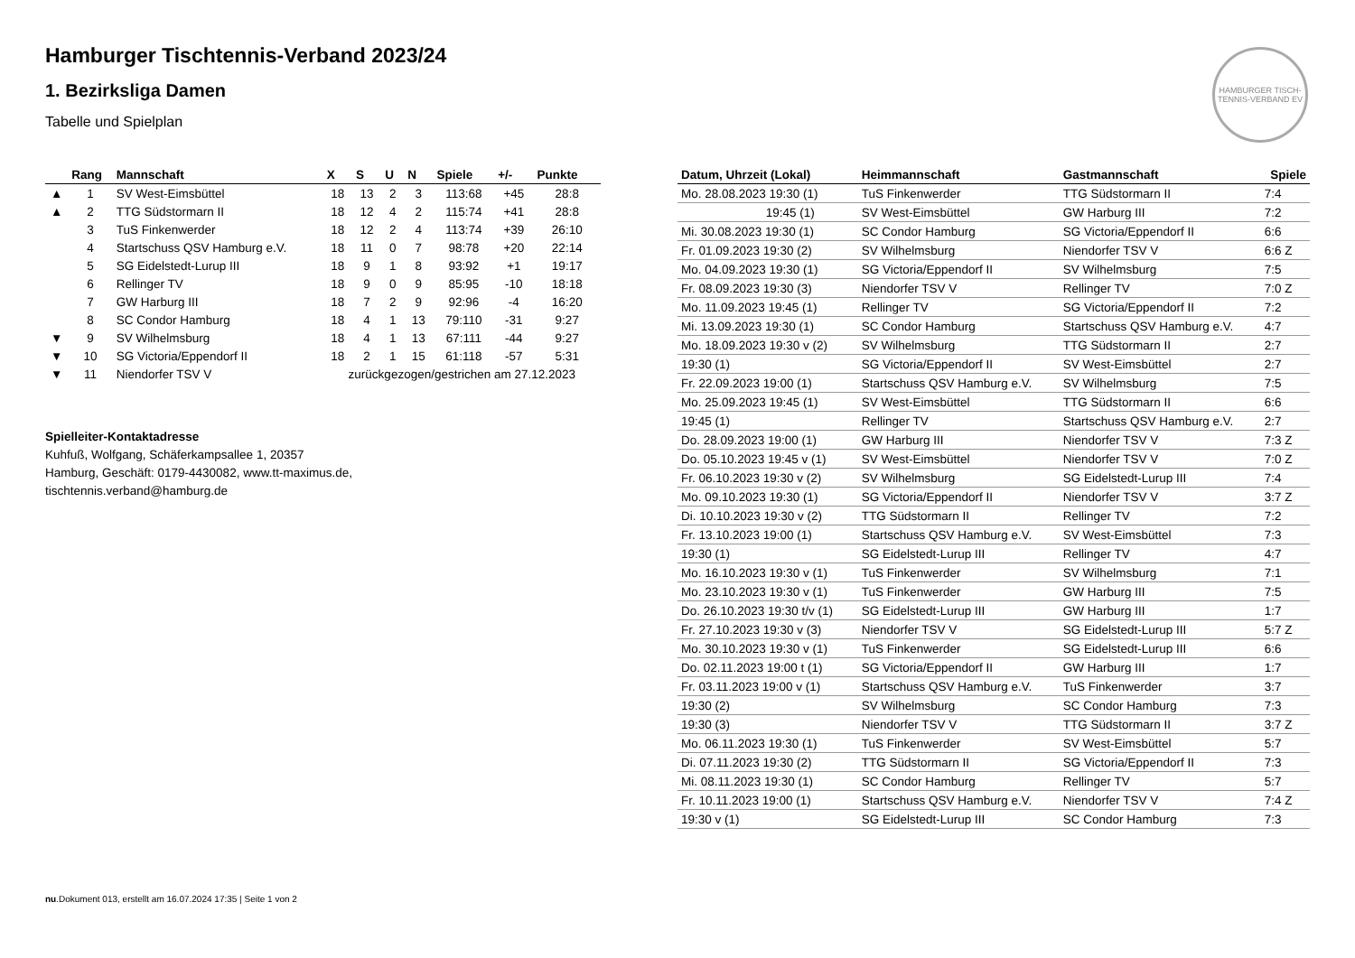HAMBURGER TISCH-TENNIS-VERBAND EV
Hamburger Tischtennis-Verband 2023/24
1. Bezirksliga Damen
Tabelle und Spielplan
| | Rang | Mannschaft | X | S | U | N | Spiele | +/- | Punkte |
| --- | --- | --- | --- | --- | --- | --- | --- | --- | --- |
| ▲ | 1 | SV West-Eimsbüttel | 18 | 13 | 2 | 3 | 113:68 | +45 | 28:8 |
| ▲ | 2 | TTG Südstormarn II | 18 | 12 | 4 | 2 | 115:74 | +41 | 28:8 |
| | 3 | TuS Finkenwerder | 18 | 12 | 2 | 4 | 113:74 | +39 | 26:10 |
| | 4 | Startschuss QSV Hamburg e.V. | 18 | 11 | 0 | 7 | 98:78 | +20 | 22:14 |
| | 5 | SG Eidelstedt-Lurup III | 18 | 9 | 1 | 8 | 93:92 | +1 | 19:17 |
| | 6 | Rellinger TV | 18 | 9 | 0 | 9 | 85:95 | -10 | 18:18 |
| | 7 | GW Harburg III | 18 | 7 | 2 | 9 | 92:96 | -4 | 16:20 |
| | 8 | SC Condor Hamburg | 18 | 4 | 1 | 13 | 79:110 | -31 | 9:27 |
| ▼ | 9 | SV Wilhelmsburg | 18 | 4 | 1 | 13 | 67:111 | -44 | 9:27 |
| ▼ | 10 | SG Victoria/Eppendorf II | 18 | 2 | 1 | 15 | 61:118 | -57 | 5:31 |
| ▼ | 11 | Niendorfer TSV V | zurückgezogen/gestrichen am 27.12.2023 | | | | | | |
Spielleiter-Kontaktadresse
Kuhfuß, Wolfgang, Schäferkampsallee 1, 20357
Hamburg, Geschäft: 0179-4430082, www.tt-maximus.de,
tischtennis.verband@hamburg.de
| Datum, Uhrzeit (Lokal) | Heimmannschaft | Gastmannschaft | Spiele |
| --- | --- | --- | --- |
| Mo. 28.08.2023 19:30 (1) | TuS Finkenwerder | TTG Südstormarn II | 7:4 |
| 19:45 (1) | SV West-Eimsbüttel | GW Harburg III | 7:2 |
| Mi. 30.08.2023 19:30 (1) | SC Condor Hamburg | SG Victoria/Eppendorf II | 6:6 |
| Fr. 01.09.2023 19:30 (2) | SV Wilhelmsburg | Niendorfer TSV V | 6:6 Z |
| Mo. 04.09.2023 19:30 (1) | SG Victoria/Eppendorf II | SV Wilhelmsburg | 7:5 |
| Fr. 08.09.2023 19:30 (3) | Niendorfer TSV V | Rellinger TV | 7:0 Z |
| Mo. 11.09.2023 19:45 (1) | Rellinger TV | SG Victoria/Eppendorf II | 7:2 |
| Mi. 13.09.2023 19:30 (1) | SC Condor Hamburg | Startschuss QSV Hamburg e.V. | 4:7 |
| Mo. 18.09.2023 19:30 v (2) | SV Wilhelmsburg | TTG Südstormarn II | 2:7 |
| 19:30 (1) | SG Victoria/Eppendorf II | SV West-Eimsbüttel | 2:7 |
| Fr. 22.09.2023 19:00 (1) | Startschuss QSV Hamburg e.V. | SV Wilhelmsburg | 7:5 |
| Mo. 25.09.2023 19:45 (1) | SV West-Eimsbüttel | TTG Südstormarn II | 6:6 |
| 19:45 (1) | Rellinger TV | Startschuss QSV Hamburg e.V. | 2:7 |
| Do. 28.09.2023 19:00 (1) | GW Harburg III | Niendorfer TSV V | 7:3 Z |
| Do. 05.10.2023 19:45 v (1) | SV West-Eimsbüttel | Niendorfer TSV V | 7:0 Z |
| Fr. 06.10.2023 19:30 v (2) | SV Wilhelmsburg | SG Eidelstedt-Lurup III | 7:4 |
| Mo. 09.10.2023 19:30 (1) | SG Victoria/Eppendorf II | Niendorfer TSV V | 3:7 Z |
| Di. 10.10.2023 19:30 v (2) | TTG Südstormarn II | Rellinger TV | 7:2 |
| Fr. 13.10.2023 19:00 (1) | Startschuss QSV Hamburg e.V. | SV West-Eimsbüttel | 7:3 |
| 19:30 (1) | SG Eidelstedt-Lurup III | Rellinger TV | 4:7 |
| Mo. 16.10.2023 19:30 v (1) | TuS Finkenwerder | SV Wilhelmsburg | 7:1 |
| Mo. 23.10.2023 19:30 v (1) | TuS Finkenwerder | GW Harburg III | 7:5 |
| Do. 26.10.2023 19:30 t/v (1) | SG Eidelstedt-Lurup III | GW Harburg III | 1:7 |
| Fr. 27.10.2023 19:30 v (3) | Niendorfer TSV V | SG Eidelstedt-Lurup III | 5:7 Z |
| Mo. 30.10.2023 19:30 v (1) | TuS Finkenwerder | SG Eidelstedt-Lurup III | 6:6 |
| Do. 02.11.2023 19:00 t (1) | SG Victoria/Eppendorf II | GW Harburg III | 1:7 |
| Fr. 03.11.2023 19:00 v (1) | Startschuss QSV Hamburg e.V. | TuS Finkenwerder | 3:7 |
| 19:30 (2) | SV Wilhelmsburg | SC Condor Hamburg | 7:3 |
| 19:30 (3) | Niendorfer TSV V | TTG Südstormarn II | 3:7 Z |
| Mo. 06.11.2023 19:30 (1) | TuS Finkenwerder | SV West-Eimsbüttel | 5:7 |
| Di. 07.11.2023 19:30 (2) | TTG Südstormarn II | SG Victoria/Eppendorf II | 7:3 |
| Mi. 08.11.2023 19:30 (1) | SC Condor Hamburg | Rellinger TV | 5:7 |
| Fr. 10.11.2023 19:00 (1) | Startschuss QSV Hamburg e.V. | Niendorfer TSV V | 7:4 Z |
| 19:30 v (1) | SG Eidelstedt-Lurup III | SC Condor Hamburg | 7:3 |
nu.Dokument 013, erstellt am 16.07.2024 17:35 | Seite 1 von 2